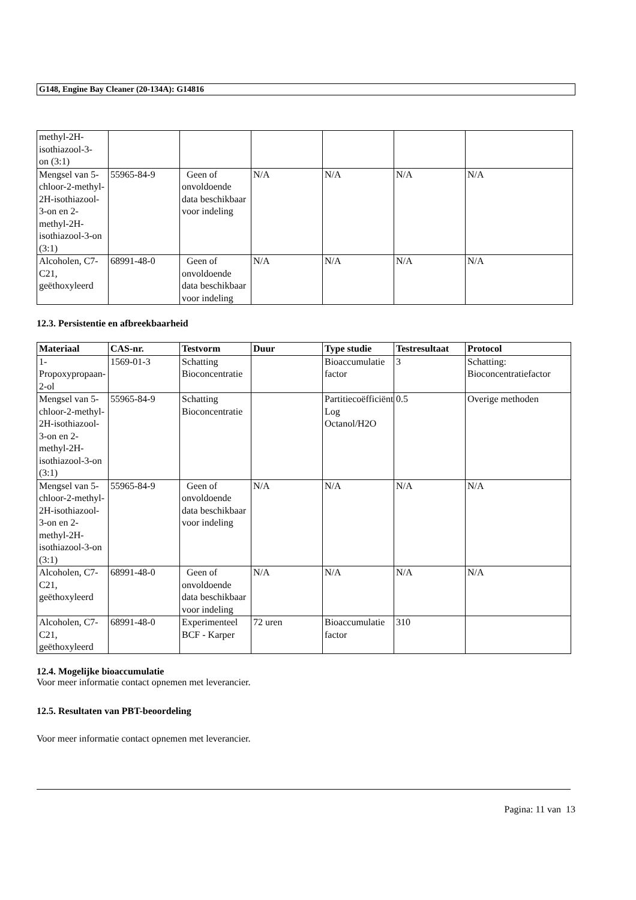G148, Engine Bay Cleaner (20-134A): G14816
| methyl-2H- isothiazool-3- on (3:1) | | | | | | |
| Mengsel van 5-chloor-2-methyl-2H-isothiazool-3-on en 2-methyl-2H-isothiazool-3-on (3:1) | 55965-84-9 | Geen of onvoldoende data beschikbaar voor indeling | N/A | N/A | N/A | N/A |
| Alcoholen, C7-C21, geëthoxyleerd | 68991-48-0 | Geen of onvoldoende data beschikbaar voor indeling | N/A | N/A | N/A | N/A |
12.3. Persistentie en afbreekbaarheid
| Materiaal | CAS-nr. | Testvorm | Duur | Type studie | Testresultaat | Protocol |
| --- | --- | --- | --- | --- | --- | --- |
| 1-Propoxypropaan-2-ol | 1569-01-3 | Schatting Bioconcentratie | | Bioaccumulatie factor | 3 | Schatting: Bioconcentratiefactor |
| Mengsel van 5-chloor-2-methyl-2H-isothiazool-3-on en 2-methyl-2H-isothiazool-3-on (3:1) | 55965-84-9 | Schatting Bioconcentratie | | Partitiecoëfficiënt Log Octanol/H2O | 0.5 | Overige methoden |
| Mengsel van 5-chloor-2-methyl-2H-isothiazool-3-on en 2-methyl-2H-isothiazool-3-on (3:1) | 55965-84-9 | Geen of onvoldoende data beschikbaar voor indeling | N/A | N/A | N/A | N/A |
| Alcoholen, C7-C21, geëthoxyleerd | 68991-48-0 | Geen of onvoldoende data beschikbaar voor indeling | N/A | N/A | N/A | N/A |
| Alcoholen, C7-C21, geëthoxyleerd | 68991-48-0 | Experimenteel BCF - Karper | 72 uren | Bioaccumulatie factor | 310 | |
12.4. Mogelijke bioaccumulatie
Voor meer informatie contact opnemen met leverancier.
12.5. Resultaten van PBT-beoordeling
Voor meer informatie contact opnemen met leverancier.
Pagina: 11 van 13